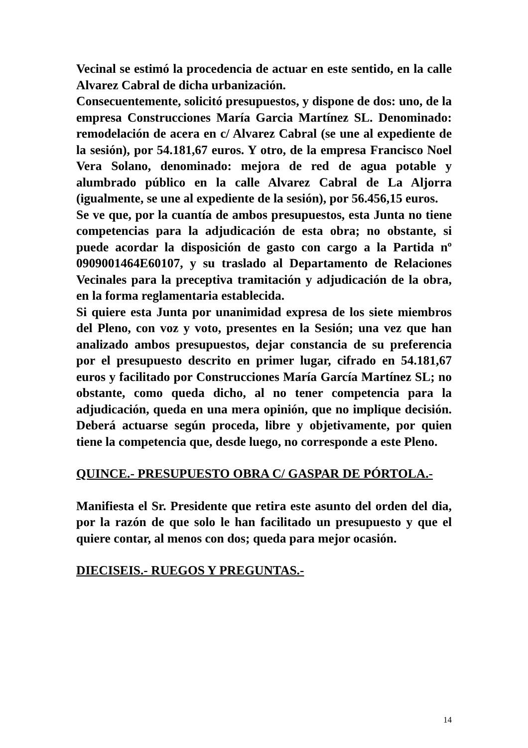Vecinal se estimó la procedencia de actuar en este sentido, en la calle Alvarez Cabral de dicha urbanización.
Consecuentemente, solicitó presupuestos, y dispone de dos: uno, de la empresa Construcciones María Garcia Martínez SL. Denominado: remodelación de acera en c/ Alvarez Cabral (se une al expediente de la sesión), por 54.181,67 euros. Y otro, de la empresa Francisco Noel Vera Solano, denominado: mejora de red de agua potable y alumbrado público en la calle Alvarez Cabral de La Aljorra (igualmente, se une al expediente de la sesión), por 56.456,15 euros.
Se ve que, por la cuantía de ambos presupuestos, esta Junta no tiene competencias para la adjudicación de esta obra; no obstante, si puede acordar la disposición de gasto con cargo a la Partida nº 0909001464E60107, y su traslado al Departamento de Relaciones Vecinales para la preceptiva tramitación y adjudicación de la obra, en la forma reglamentaria establecida.
Si quiere esta Junta por unanimidad expresa de los siete miembros del Pleno, con voz y voto, presentes en la Sesión; una vez que han analizado ambos presupuestos, dejar constancia de su preferencia por el presupuesto descrito en primer lugar, cifrado en 54.181,67 euros y facilitado por Construcciones María García Martínez SL; no obstante, como queda dicho, al no tener competencia para la adjudicación, queda en una mera opinión, que no implique decisión. Deberá actuarse según proceda, libre y objetivamente, por quien tiene la competencia que, desde luego, no corresponde a este Pleno.
QUINCE.- PRESUPUESTO OBRA C/ GASPAR DE PÓRTOLA.-
Manifiesta el Sr. Presidente que retira este asunto del orden del dia, por la razón de que solo le han facilitado un presupuesto y que el quiere contar, al menos con dos; queda para mejor ocasión.
DIECISEIS.- RUEGOS Y PREGUNTAS.-
14